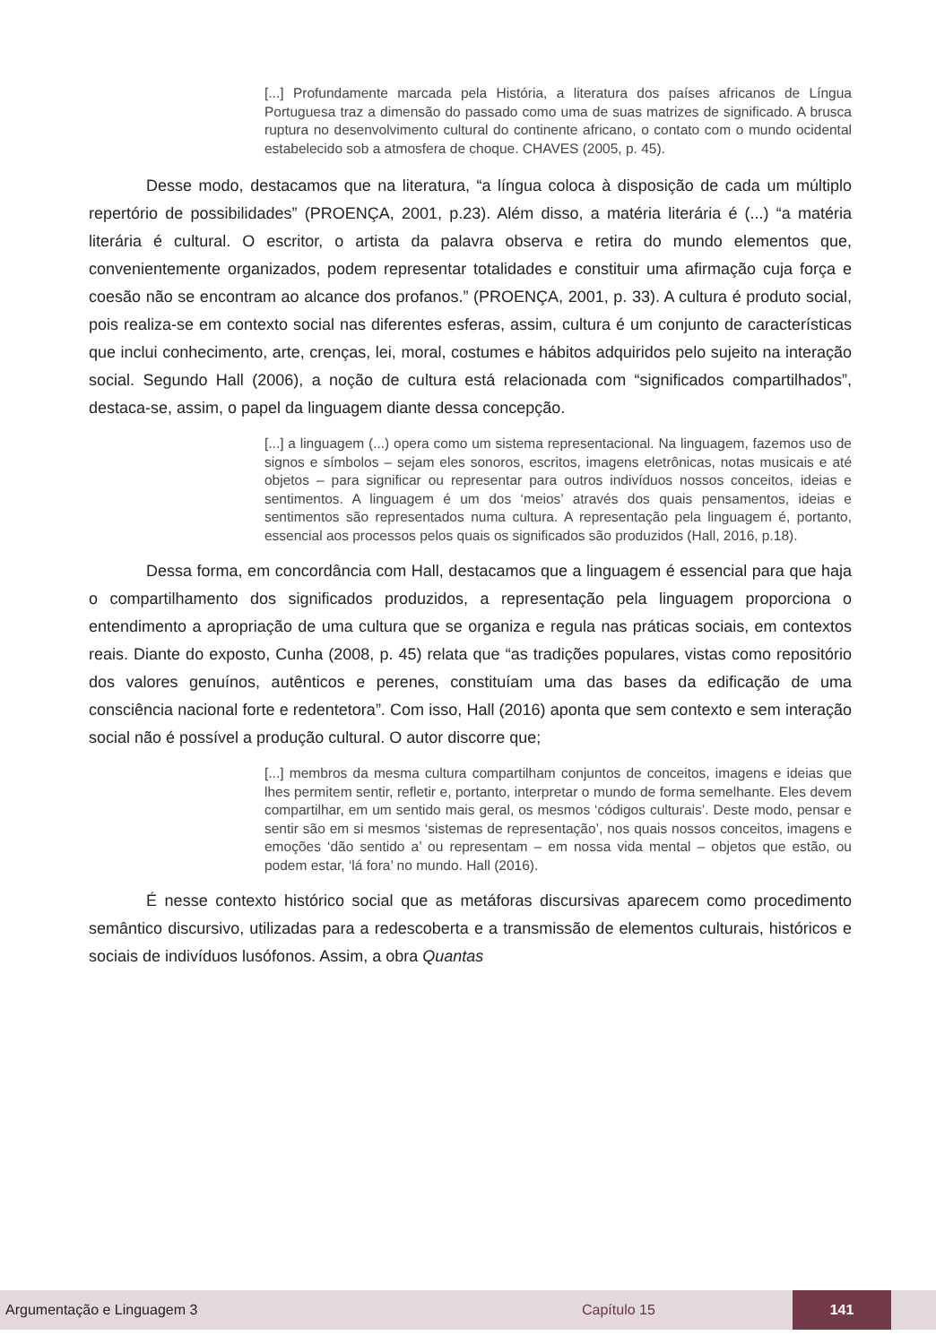[...] Profundamente marcada pela História, a literatura dos países africanos de Língua Portuguesa traz a dimensão do passado como uma de suas matrizes de significado. A brusca ruptura no desenvolvimento cultural do continente africano, o contato com o mundo ocidental estabelecido sob a atmosfera de choque. CHAVES (2005, p. 45).
Desse modo, destacamos que na literatura, “a língua coloca à disposição de cada um múltiplo repertório de possibilidades” (PROENÇA, 2001, p.23). Além disso, a matéria literária é (...) “a matéria literária é cultural. O escritor, o artista da palavra observa e retira do mundo elementos que, convenientemente organizados, podem representar totalidades e constituir uma afirmação cuja força e coesão não se encontram ao alcance dos profanos.” (PROENÇA, 2001, p. 33). A cultura é produto social, pois realiza-se em contexto social nas diferentes esferas, assim, cultura é um conjunto de características que inclui conhecimento, arte, crenças, lei, moral, costumes e hábitos adquiridos pelo sujeito na interação social. Segundo Hall (2006), a noção de cultura está relacionada com “significados compartilhados”, destaca-se, assim, o papel da linguagem diante dessa concepção.
[...] a linguagem (...) opera como um sistema representacional. Na linguagem, fazemos uso de signos e símbolos – sejam eles sonoros, escritos, imagens eletrônicas, notas musicais e até objetos – para significar ou representar para outros indivíduos nossos conceitos, ideias e sentimentos. A linguagem é um dos ‘meios’ através dos quais pensamentos, ideias e sentimentos são representados numa cultura. A representação pela linguagem é, portanto, essencial aos processos pelos quais os significados são produzidos (Hall, 2016, p.18).
Dessa forma, em concordância com Hall, destacamos que a linguagem é essencial para que haja o compartilhamento dos significados produzidos, a representação pela linguagem proporciona o entendimento a apropriação de uma cultura que se organiza e regula nas práticas sociais, em contextos reais. Diante do exposto, Cunha (2008, p. 45) relata que “as tradições populares, vistas como repositório dos valores genuínos, autênticos e perenes, constituíam uma das bases da edificação de uma consciência nacional forte e redentetora”. Com isso, Hall (2016) aponta que sem contexto e sem interação social não é possível a produção cultural. O autor discorre que;
[...] membros da mesma cultura compartilham conjuntos de conceitos, imagens e ideias que lhes permitem sentir, refletir e, portanto, interpretar o mundo de forma semelhante. Eles devem compartilhar, em um sentido mais geral, os mesmos ‘códigos culturais’. Deste modo, pensar e sentir são em si mesmos ‘sistemas de representação’, nos quais nossos conceitos, imagens e emoções ‘dão sentido a’ ou representam – em nossa vida mental – objetos que estão, ou podem estar, ‘lá fora’ no mundo. Hall (2016).
É nesse contexto histórico social que as metáforas discursivas aparecem como procedimento semântico discursivo, utilizadas para a redescoberta e a transmissão de elementos culturais, históricos e sociais de indivíduos lusófonos. Assim, a obra Quantas
Argumentação e Linguagem 3 Capítulo 15 141